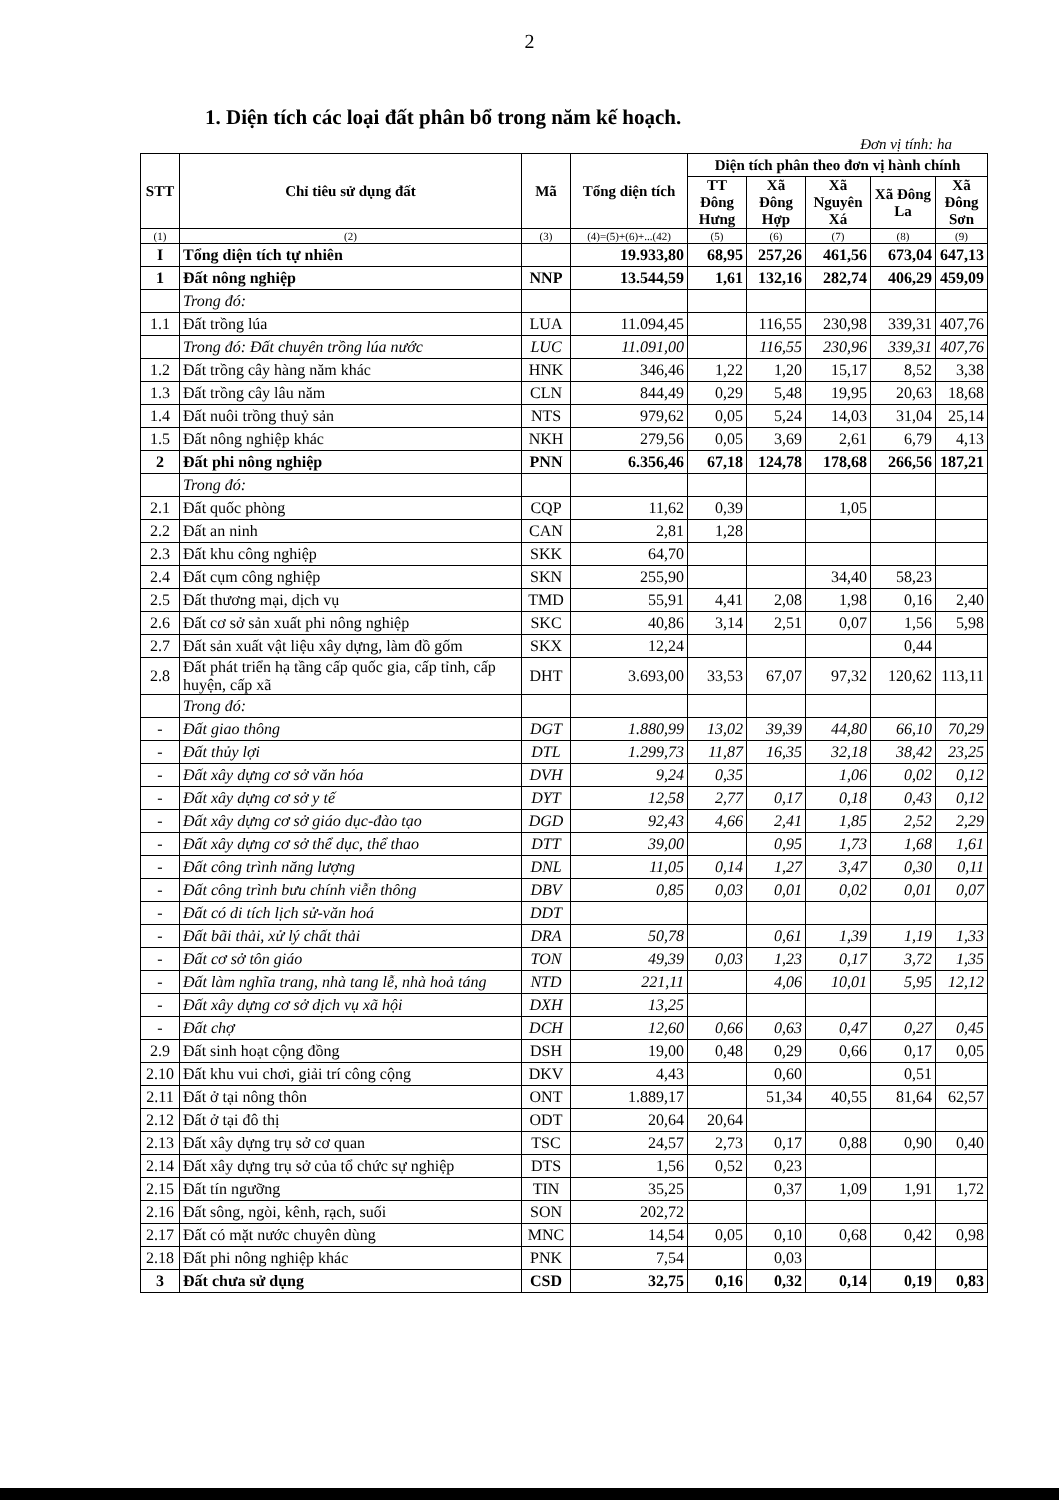2
1. Diện tích các loại đất phân bổ trong năm kế hoạch.
Đơn vị tính: ha
| STT | Chỉ tiêu sử dụng đất | Mã | Tổng diện tích | Diện tích phân theo đơn vị hành chính | | | | |
| --- | --- | --- | --- | --- | --- | --- | --- | --- |
| | | | | TT Đông Hưng | Xã Đông Hợp | Xã Nguyên Xá | Xã Đông La | Xã Đông Sơn |
| (1) | (2) | (3) | (4)=(5)+(6)+...(42) | (5) | (6) | (7) | (8) | (9) |
| I | Tổng diện tích tự nhiên | | 19.933,80 | 68,95 | 257,26 | 461,56 | 673,04 | 647,13 |
| 1 | Đất nông nghiệp | NNP | 13.544,59 | 1,61 | 132,16 | 282,74 | 406,29 | 459,09 |
| | Trong đó: | | | | | | | |
| 1.1 | Đất trồng lúa | LUA | 11.094,45 | | 116,55 | 230,98 | 339,31 | 407,76 |
| | Trong đó: Đất chuyên trồng lúa nước | LUC | 11.091,00 | | 116,55 | 230,96 | 339,31 | 407,76 |
| 1.2 | Đất trồng cây hàng năm khác | HNK | 346,46 | 1,22 | 1,20 | 15,17 | 8,52 | 3,38 |
| 1.3 | Đất trồng cây lâu năm | CLN | 844,49 | 0,29 | 5,48 | 19,95 | 20,63 | 18,68 |
| 1.4 | Đất nuôi trồng thuỷ sản | NTS | 979,62 | 0,05 | 5,24 | 14,03 | 31,04 | 25,14 |
| 1.5 | Đất nông nghiệp khác | NKH | 279,56 | 0,05 | 3,69 | 2,61 | 6,79 | 4,13 |
| 2 | Đất phi nông nghiệp | PNN | 6.356,46 | 67,18 | 124,78 | 178,68 | 266,56 | 187,21 |
| | Trong đó: | | | | | | | |
| 2.1 | Đất quốc phòng | CQP | 11,62 | 0,39 | | 1,05 | | |
| 2.2 | Đất an ninh | CAN | 2,81 | 1,28 | | | | |
| 2.3 | Đất khu công nghiệp | SKK | 64,70 | | | | | |
| 2.4 | Đất cụm công nghiệp | SKN | 255,90 | | | 34,40 | 58,23 | |
| 2.5 | Đất thương mại, dịch vụ | TMD | 55,91 | 4,41 | 2,08 | 1,98 | 0,16 | 2,40 |
| 2.6 | Đất cơ sở sản xuất phi nông nghiệp | SKC | 40,86 | 3,14 | 2,51 | 0,07 | 1,56 | 5,98 |
| 2.7 | Đất sản xuất vật liệu xây dựng, làm đồ gốm | SKX | 12,24 | | | | 0,44 | |
| 2.8 | Đất phát triển hạ tầng cấp quốc gia, cấp tỉnh, cấp huyện, cấp xã | DHT | 3.693,00 | 33,53 | 67,07 | 97,32 | 120,62 | 113,11 |
| | Trong đó: | | | | | | | |
| - | Đất giao thông | DGT | 1.880,99 | 13,02 | 39,39 | 44,80 | 66,10 | 70,29 |
| - | Đất thủy lợi | DTL | 1.299,73 | 11,87 | 16,35 | 32,18 | 38,42 | 23,25 |
| - | Đất xây dựng cơ sở văn hóa | DVH | 9,24 | 0,35 | | 1,06 | 0,02 | 0,12 |
| - | Đất xây dựng cơ sở y tế | DYT | 12,58 | 2,77 | 0,17 | 0,18 | 0,43 | 0,12 |
| - | Đất xây dựng cơ sở giáo dục-đào tạo | DGD | 92,43 | 4,66 | 2,41 | 1,85 | 2,52 | 2,29 |
| - | Đất xây dựng cơ sở thể dục, thể thao | DTT | 39,00 | | 0,95 | 1,73 | 1,68 | 1,61 |
| - | Đất công trình năng lượng | DNL | 11,05 | 0,14 | 1,27 | 3,47 | 0,30 | 0,11 |
| - | Đất công trình bưu chính viễn thông | DBV | 0,85 | 0,03 | 0,01 | 0,02 | 0,01 | 0,07 |
| - | Đất có di tích lịch sử-văn hoá | DDT | | | | | | |
| - | Đất bãi thải, xử lý chất thải | DRA | 50,78 | | 0,61 | 1,39 | 1,19 | 1,33 |
| - | Đất cơ sở tôn giáo | TON | 49,39 | 0,03 | 1,23 | 0,17 | 3,72 | 1,35 |
| - | Đất làm nghĩa trang, nhà tang lễ, nhà hoả táng | NTD | 221,11 | | 4,06 | 10,01 | 5,95 | 12,12 |
| - | Đất xây dựng cơ sở dịch vụ xã hội | DXH | 13,25 | | | | | |
| - | Đất chợ | DCH | 12,60 | 0,66 | 0,63 | 0,47 | 0,27 | 0,45 |
| 2.9 | Đất sinh hoạt cộng đồng | DSH | 19,00 | 0,48 | 0,29 | 0,66 | 0,17 | 0,05 |
| 2.10 | Đất khu vui chơi, giải trí công cộng | DKV | 4,43 | | 0,60 | | 0,51 | |
| 2.11 | Đất ở tại nông thôn | ONT | 1.889,17 | | 51,34 | 40,55 | 81,64 | 62,57 |
| 2.12 | Đất ở tại đô thị | ODT | 20,64 | 20,64 | | | | |
| 2.13 | Đất xây dựng trụ sở cơ quan | TSC | 24,57 | 2,73 | 0,17 | 0,88 | 0,90 | 0,40 |
| 2.14 | Đất xây dựng trụ sở của tổ chức sự nghiệp | DTS | 1,56 | 0,52 | 0,23 | | | |
| 2.15 | Đất tín ngưỡng | TIN | 35,25 | | 0,37 | 1,09 | 1,91 | 1,72 |
| 2.16 | Đất sông, ngòi, kênh, rạch, suối | SON | 202,72 | | | | | |
| 2.17 | Đất có mặt nước chuyên dùng | MNC | 14,54 | 0,05 | 0,10 | 0,68 | 0,42 | 0,98 |
| 2.18 | Đất phi nông nghiệp khác | PNK | 7,54 | | 0,03 | | | |
| 3 | Đất chưa sử dụng | CSD | 32,75 | 0,16 | 0,32 | 0,14 | 0,19 | 0,83 |